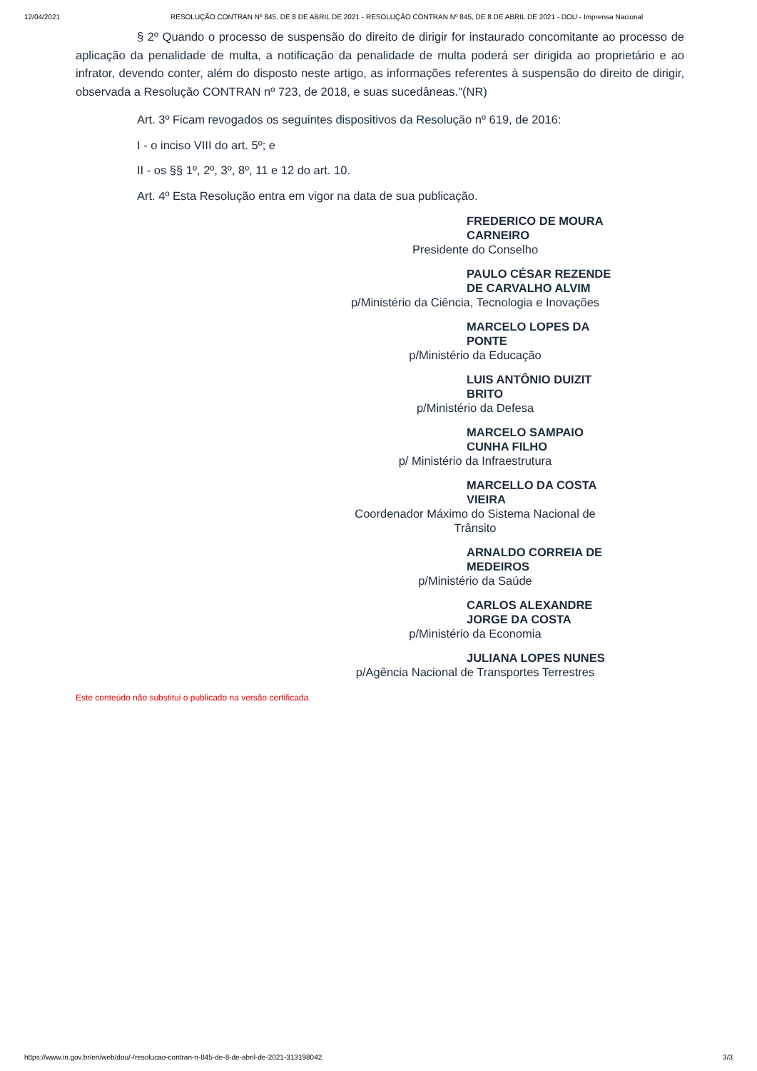12/04/2021 RESOLUÇÃO CONTRAN Nº 845, DE 8 DE ABRIL DE 2021 - RESOLUÇÃO CONTRAN Nº 845, DE 8 DE ABRIL DE 2021 - DOU - Imprensa Nacional
§ 2º Quando o processo de suspensão do direito de dirigir for instaurado concomitante ao processo de aplicação da penalidade de multa, a notificação da penalidade de multa poderá ser dirigida ao proprietário e ao infrator, devendo conter, além do disposto neste artigo, as informações referentes à suspensão do direito de dirigir, observada a Resolução CONTRAN nº 723, de 2018, e suas sucedâneas."(NR)
Art. 3º Ficam revogados os seguintes dispositivos da Resolução nº 619, de 2016:
I - o inciso VIII do art. 5º; e
II - os §§ 1º, 2º, 3º, 8º, 11 e 12 do art. 10.
Art. 4º Esta Resolução entra em vigor na data de sua publicação.
FREDERICO DE MOURA CARNEIRO
Presidente do Conselho
PAULO CÉSAR REZENDE DE CARVALHO ALVIM
p/Ministério da Ciência, Tecnologia e Inovações
MARCELO LOPES DA PONTE
p/Ministério da Educação
LUIS ANTÔNIO DUIZIT BRITO
p/Ministério da Defesa
MARCELO SAMPAIO CUNHA FILHO
p/ Ministério da Infraestrutura
MARCELLO DA COSTA VIEIRA
Coordenador Máximo do Sistema Nacional de Trânsito
ARNALDO CORREIA DE MEDEIROS
p/Ministério da Saúde
CARLOS ALEXANDRE JORGE DA COSTA
p/Ministério da Economia
JULIANA LOPES NUNES
p/Agência Nacional de Transportes Terrestres
Este conteúdo não substitui o publicado na versão certificada.
https://www.in.gov.br/en/web/dou/-/resolucao-contran-n-845-de-8-de-abril-de-2021-313198042 3/3